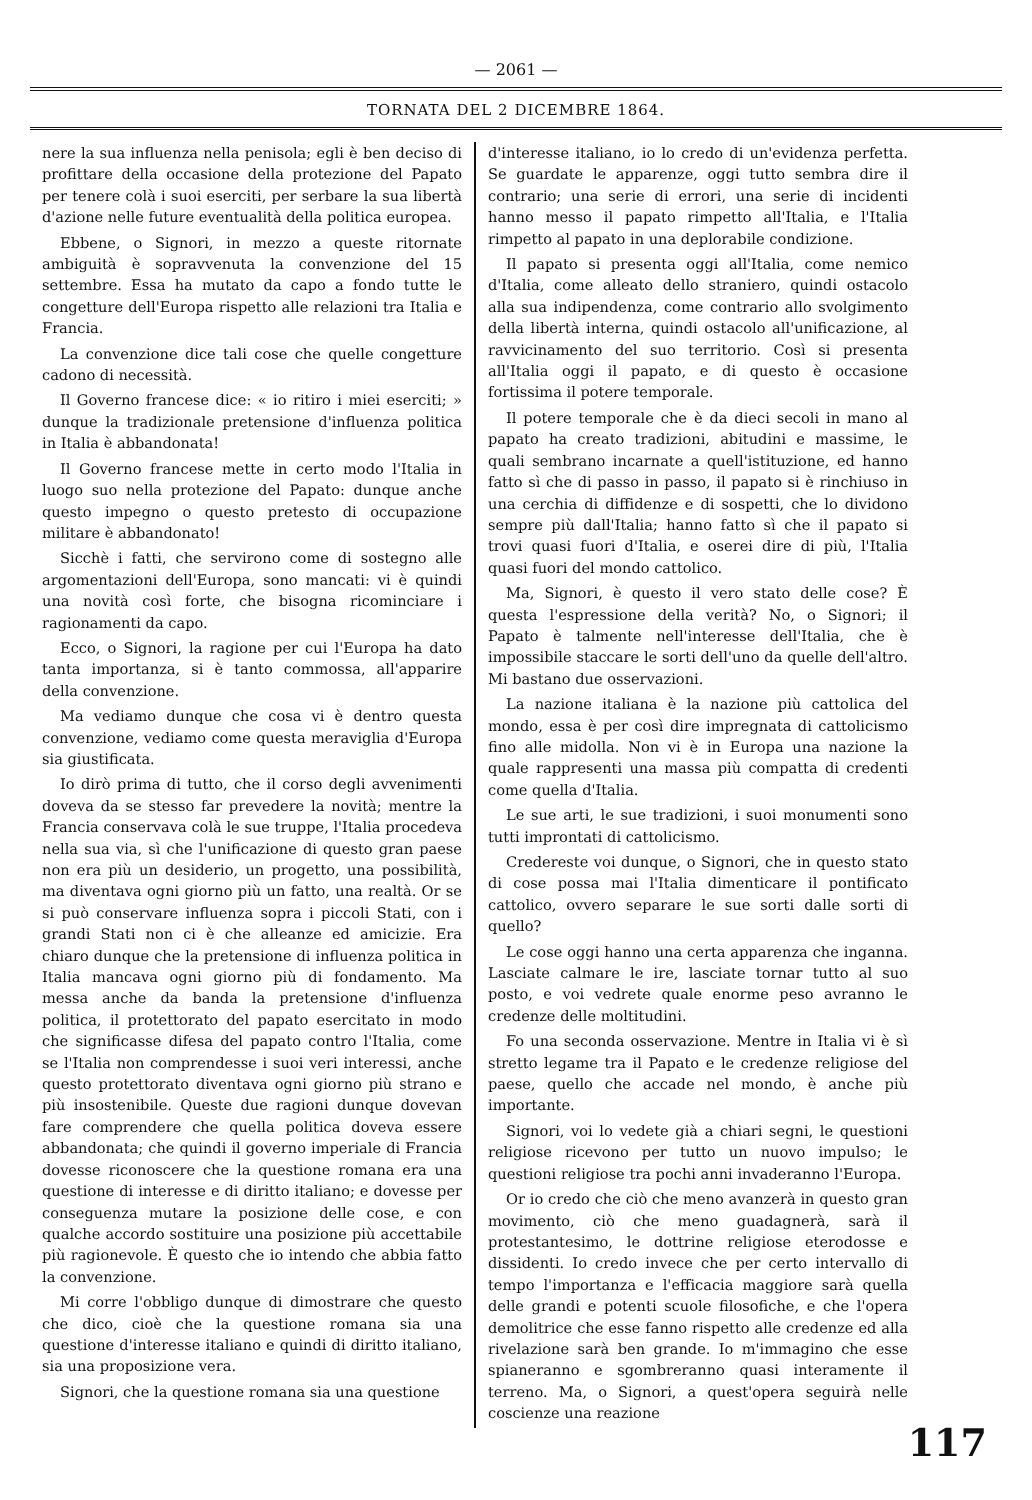— 2061 —
TORNATA DEL 2 DICEMBRE 1864.
nere la sua influenza nella penisola; egli è ben deciso di profittare della occasione della protezione del Papato per tenere colà i suoi eserciti, per serbare la sua libertà d'azione nelle future eventualità della politica europea.
Ebbene, o Signori, in mezzo a queste ritornate ambiguità è sopravvenuta la convenzione del 15 settembre. Essa ha mutato da capo a fondo tutte le congetture dell'Europa rispetto alle relazioni tra Italia e Francia.
La convenzione dice tali cose che quelle congetture cadono di necessità.
Il Governo francese dice: « io ritiro i miei eserciti; » dunque la tradizionale pretensione d'influenza politica in Italia è abbandonata!
Il Governo francese mette in certo modo l'Italia in luogo suo nella protezione del Papato: dunque anche questo impegno o questo pretesto di occupazione militare è abbandonato!
Sicchè i fatti, che servirono come di sostegno alle argomentazioni dell'Europa, sono mancati: vi è quindi una novità così forte, che bisogna ricominciare i ragionamenti da capo.
Ecco, o Signori, la ragione per cui l'Europa ha dato tanta importanza, si è tanto commossa, all'apparire della convenzione.
Ma vediamo dunque che cosa vi è dentro questa convenzione, vediamo come questa meraviglia d'Europa sia giustificata.
Io dirò prima di tutto, che il corso degli avvenimenti doveva da se stesso far prevedere la novità; mentre la Francia conservava colà le sue truppe, l'Italia procedeva nella sua via, sì che l'unificazione di questo gran paese non era più un desiderio, un progetto, una possibilità, ma diventava ogni giorno più un fatto, una realtà. Or se si può conservare influenza sopra i piccoli Stati, con i grandi Stati non ci è che alleanze ed amicizie. Era chiaro dunque che la pretensione di influenza politica in Italia mancava ogni giorno più di fondamento. Ma messa anche da banda la pretensione d'influenza politica, il protettorato del papato esercitato in modo che significasse difesa del papato contro l'Italia, come se l'Italia non comprendesse i suoi veri interessi, anche questo protettorato diventava ogni giorno più strano e più insostenibile. Queste due ragioni dunque dovevan fare comprendere che quella politica doveva essere abbandonata; che quindi il governo imperiale di Francia dovesse riconoscere che la questione romana era una questione di interesse e di diritto italiano; e dovesse per conseguenza mutare la posizione delle cose, e con qualche accordo sostituire una posizione più accettabile più ragionevole. È questo che io intendo che abbia fatto la convenzione.
Mi corre l'obbligo dunque di dimostrare che questo che dico, cioè che la questione romana sia una questione d'interesse italiano e quindi di diritto italiano, sia una proposizione vera.
Signori, che la questione romana sia una questione
d'interesse italiano, io lo credo di un'evidenza perfetta. Se guardate le apparenze, oggi tutto sembra dire il contrario; una serie di errori, una serie di incidenti hanno messo il papato rimpetto all'Italia, e l'Italia rimpetto al papato in una deplorabile condizione.
Il papato si presenta oggi all'Italia, come nemico d'Italia, come alleato dello straniero, quindi ostacolo alla sua indipendenza, come contrario allo svolgimento della libertà interna, quindi ostacolo all'unificazione, al ravvicinamento del suo territorio. Così si presenta all'Italia oggi il papato, e di questo è occasione fortissima il potere temporale.
Il potere temporale che è da dieci secoli in mano al papato ha creato tradizioni, abitudini e massime, le quali sembrano incarnate a quell'istituzione, ed hanno fatto sì che di passo in passo, il papato si è rinchiuso in una cerchia di diffidenze e di sospetti, che lo dividono sempre più dall'Italia; hanno fatto sì che il papato si trovi quasi fuori d'Italia, e oserei dire di più, l'Italia quasi fuori del mondo cattolico.
Ma, Signori, è questo il vero stato delle cose? È questa l'espressione della verità? No, o Signori; il Papato è talmente nell'interesse dell'Italia, che è impossibile staccare le sorti dell'uno da quelle dell'altro. Mi bastano due osservazioni.
La nazione italiana è la nazione più cattolica del mondo, essa è per così dire impregnata di cattolicismo fino alle midolla. Non vi è in Europa una nazione la quale rappresenti una massa più compatta di credenti come quella d'Italia.
Le sue arti, le sue tradizioni, i suoi monumenti sono tutti improntati di cattolicismo.
Credereste voi dunque, o Signori, che in questo stato di cose possa mai l'Italia dimenticare il pontificato cattolico, ovvero separare le sue sorti dalle sorti di quello?
Le cose oggi hanno una certa apparenza che inganna. Lasciate calmare le ire, lasciate tornar tutto al suo posto, e voi vedrete quale enorme peso avranno le credenze delle moltitudini.
Fo una seconda osservazione. Mentre in Italia vi è sì stretto legame tra il Papato e le credenze religiose del paese, quello che accade nel mondo, è anche più importante.
Signori, voi lo vedete già a chiari segni, le questioni religiose ricevono per tutto un nuovo impulso; le questioni religiose tra pochi anni invaderanno l'Europa.
Or io credo che ciò che meno avanzerà in questo gran movimento, ciò che meno guadagnerà, sarà il protestantesimo, le dottrine religiose eterodosse e dissidenti. Io credo invece che per certo intervallo di tempo l'importanza e l'efficacia maggiore sarà quella delle grandi e potenti scuole filosofiche, e che l'opera demolitrice che esse fanno rispetto alle credenze ed alla rivelazione sarà ben grande. Io m'immagino che esse spianeranno e sgombreranno quasi interamente il terreno. Ma, o Signori, a quest'opera seguirà nelle coscienze una reazione
117